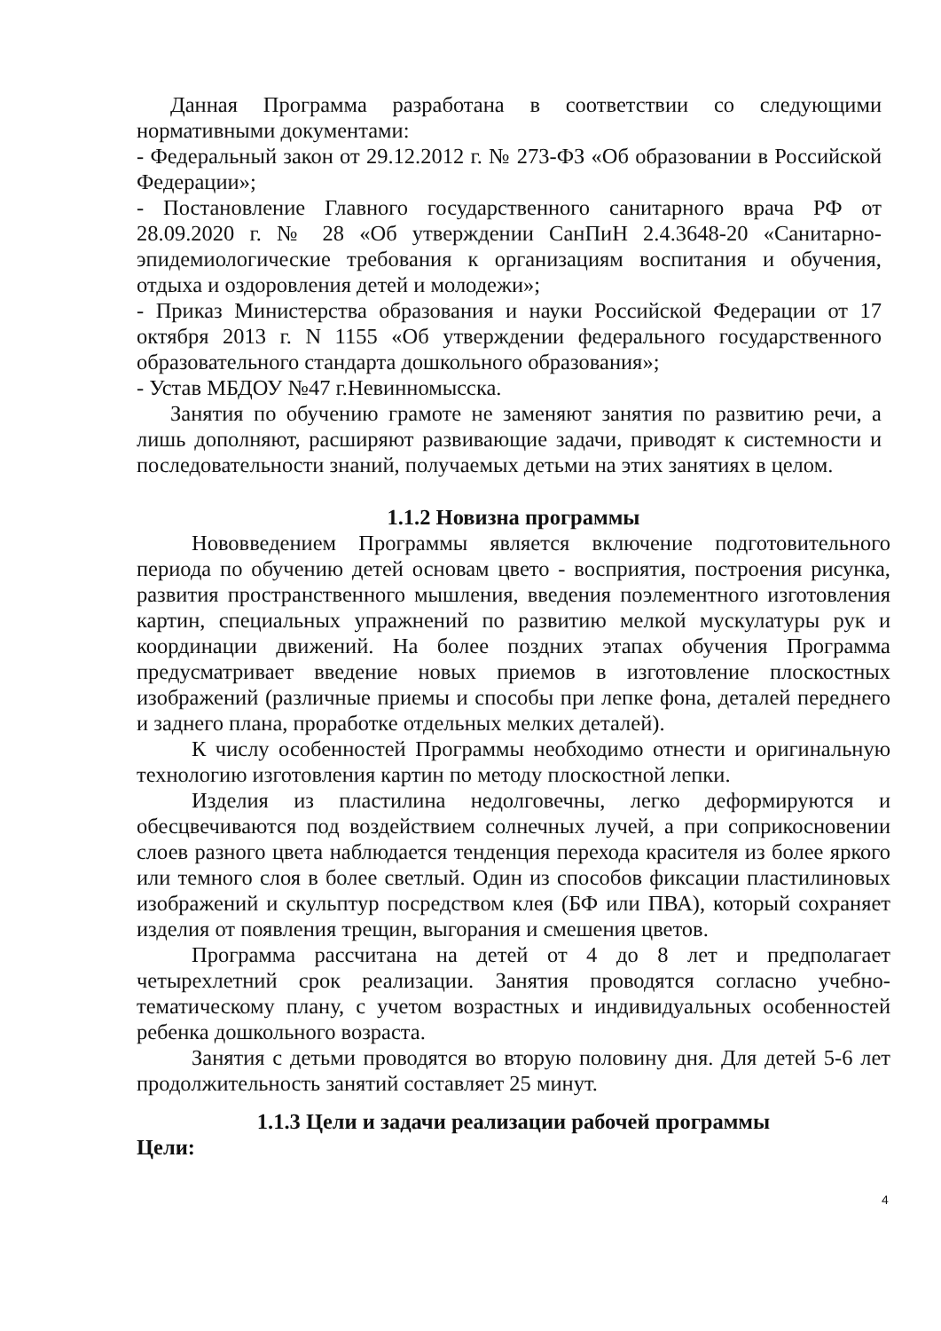Данная Программа разработана в соответствии со следующими нормативными документами:
- Федеральный закон от 29.12.2012 г. № 273-ФЗ «Об образовании в Российской Федерации»;
- Постановление Главного государственного санитарного врача РФ от 28.09.2020 г. № 28 «Об утверждении СанПиН 2.4.3648-20 «Санитарно-эпидемиологические требования к организациям воспитания и обучения, отдыха и оздоровления детей и молодежи»;
- Приказ Министерства образования и науки Российской Федерации от 17 октября 2013 г. N 1155 «Об утверждении федерального государственного образовательного стандарта дошкольного образования»;
- Устав МБДОУ №47 г.Невинномысска.
Занятия по обучению грамоте не заменяют занятия по развитию речи, а лишь дополняют, расширяют развивающие задачи, приводят к системности и последовательности знаний, получаемых детьми на этих занятиях в целом.
1.1.2 Новизна программы
Нововведением Программы является включение подготовительного периода по обучению детей основам цвето - восприятия, построения рисунка, развития пространственного мышления, введения поэлементного изготовления картин, специальных упражнений по развитию мелкой мускулатуры рук и координации движений. На более поздних этапах обучения Программа предусматривает введение новых приемов в изготовление плоскостных изображений (различные приемы и способы при лепке фона, деталей переднего и заднего плана, проработке отдельных мелких деталей).
К числу особенностей Программы необходимо отнести и оригинальную технологию изготовления картин по методу плоскостной лепки.
Изделия из пластилина недолговечны, легко деформируются и обесцвечиваются под воздействием солнечных лучей, а при соприкосновении слоев разного цвета наблюдается тенденция перехода красителя из более яркого или темного слоя в более светлый. Один из способов фиксации пластилиновых изображений и скульптур посредством клея (БФ или ПВА), который сохраняет изделия от появления трещин, выгорания и смешения цветов.
Программа рассчитана на детей от 4 до 8 лет и предполагает четырехлетний срок реализации. Занятия проводятся согласно учебно-тематическому плану, с учетом возрастных и индивидуальных особенностей ребенка дошкольного возраста.
Занятия с детьми проводятся во вторую половину дня. Для детей 5-6 лет продолжительность занятий составляет 25 минут.
1.1.3 Цели и задачи реализации рабочей программы
Цели:
4